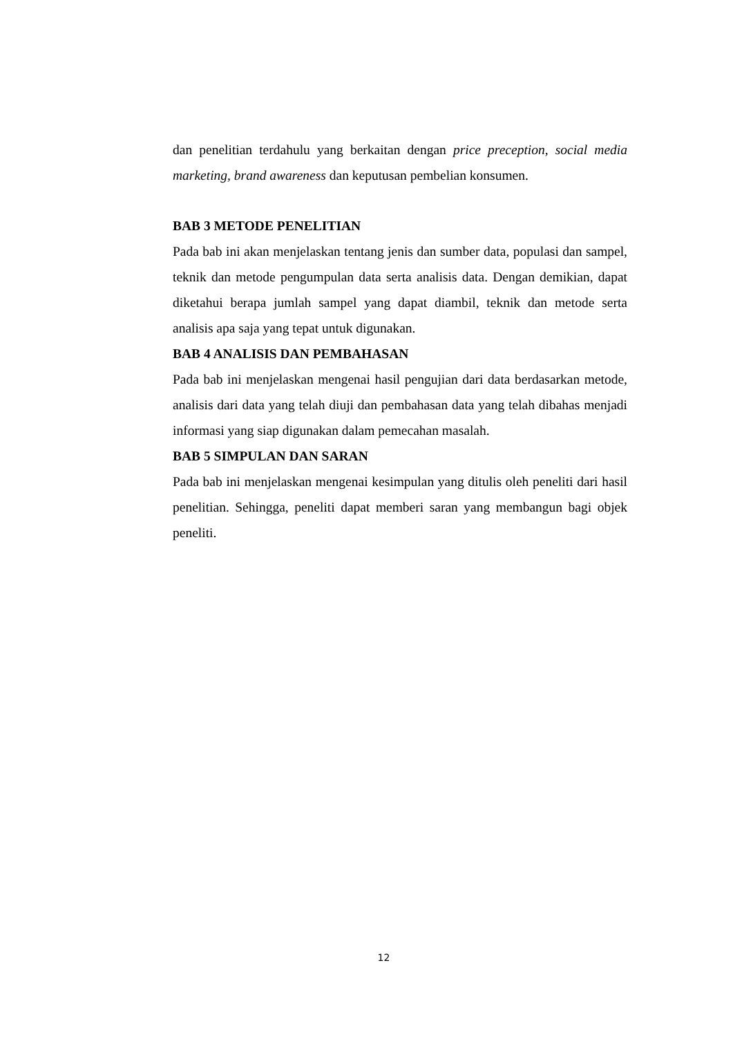dan penelitian terdahulu yang berkaitan dengan price preception, social media marketing, brand awareness dan keputusan pembelian konsumen.
BAB 3 METODE PENELITIAN
Pada bab ini akan menjelaskan tentang jenis dan sumber data, populasi dan sampel, teknik dan metode pengumpulan data serta analisis data. Dengan demikian, dapat diketahui berapa jumlah sampel yang dapat diambil, teknik dan metode serta analisis apa saja yang tepat untuk digunakan.
BAB 4 ANALISIS DAN PEMBAHASAN
Pada bab ini menjelaskan mengenai hasil pengujian dari data berdasarkan metode, analisis dari data yang telah diuji dan pembahasan data yang telah dibahas menjadi informasi yang siap digunakan dalam pemecahan masalah.
BAB 5 SIMPULAN DAN SARAN
Pada bab ini menjelaskan mengenai kesimpulan yang ditulis oleh peneliti dari hasil penelitian. Sehingga, peneliti dapat memberi saran yang membangun bagi objek peneliti.
12